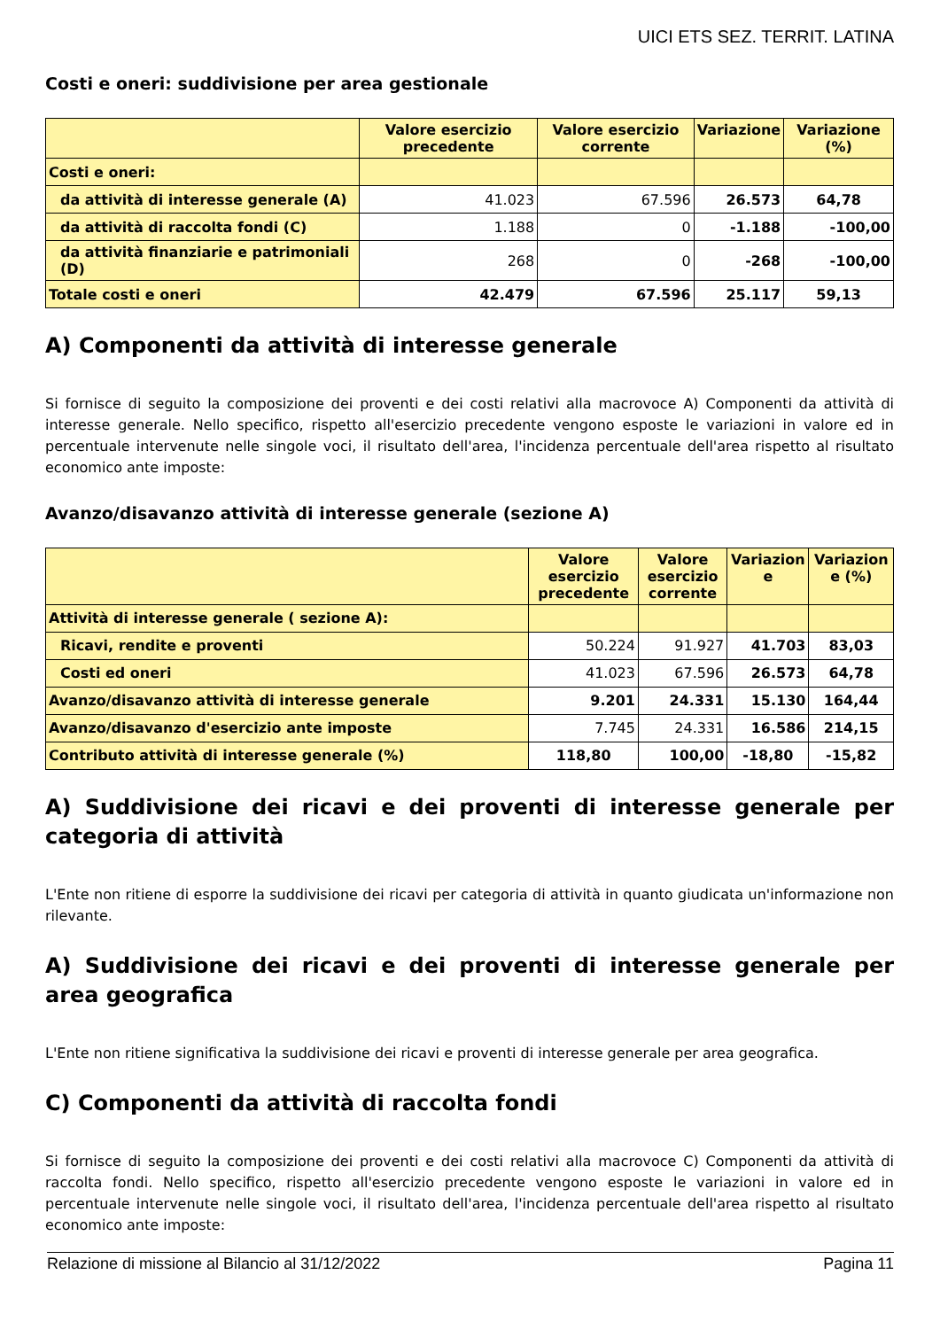UICI ETS SEZ. TERRIT. LATINA
Costi e oneri: suddivisione per area gestionale
| | Valore esercizio precedente | Valore esercizio corrente | Variazione | Variazione (%) |
| --- | --- | --- | --- | --- |
| Costi e oneri: | | | | |
| da attività di interesse generale (A) | 41.023 | 67.596 | 26.573 | 64,78 |
| da attività di raccolta fondi (C) | 1.188 | 0 | -1.188 | -100,00 |
| da attività finanziarie e patrimoniali (D) | 268 | 0 | -268 | -100,00 |
| Totale costi e oneri | 42.479 | 67.596 | 25.117 | 59,13 |
A) Componenti da attività di interesse generale
Si fornisce di seguito la composizione dei proventi e dei costi relativi alla macrovoce A) Componenti da attività di interesse generale. Nello specifico, rispetto all'esercizio precedente vengono esposte le variazioni in valore ed in percentuale intervenute nelle singole voci, il risultato dell'area, l'incidenza percentuale dell'area rispetto al risultato economico ante imposte:
Avanzo/disavanzo attività di interesse generale (sezione A)
| | Valore esercizio precedente | Valore esercizio corrente | Variazion e | Variazion e (%) |
| --- | --- | --- | --- | --- |
| Attività di interesse generale ( sezione A): | | | | |
| Ricavi, rendite e proventi | 50.224 | 91.927 | 41.703 | 83,03 |
| Costi ed oneri | 41.023 | 67.596 | 26.573 | 64,78 |
| Avanzo/disavanzo attività di interesse generale | 9.201 | 24.331 | 15.130 | 164,44 |
| Avanzo/disavanzo d'esercizio ante imposte | 7.745 | 24.331 | 16.586 | 214,15 |
| Contributo attività di interesse generale (%) | 118,80 | 100,00 | -18,80 | -15,82 |
A) Suddivisione dei ricavi e dei proventi di interesse generale per categoria di attività
L'Ente non ritiene di esporre la suddivisione dei ricavi per categoria di attività in quanto giudicata un'informazione non rilevante.
A) Suddivisione dei ricavi e dei proventi di interesse generale per area geografica
L'Ente non ritiene significativa la suddivisione dei ricavi e proventi di interesse generale per area geografica.
C) Componenti da attività di raccolta fondi
Si fornisce di seguito la composizione dei proventi e dei costi relativi alla macrovoce C) Componenti da attività di raccolta fondi. Nello specifico, rispetto all'esercizio precedente vengono esposte le variazioni in valore ed in percentuale intervenute nelle singole voci, il risultato dell'area, l'incidenza percentuale dell'area rispetto al risultato economico ante imposte:
Relazione di missione al Bilancio al 31/12/2022 Pagina 11